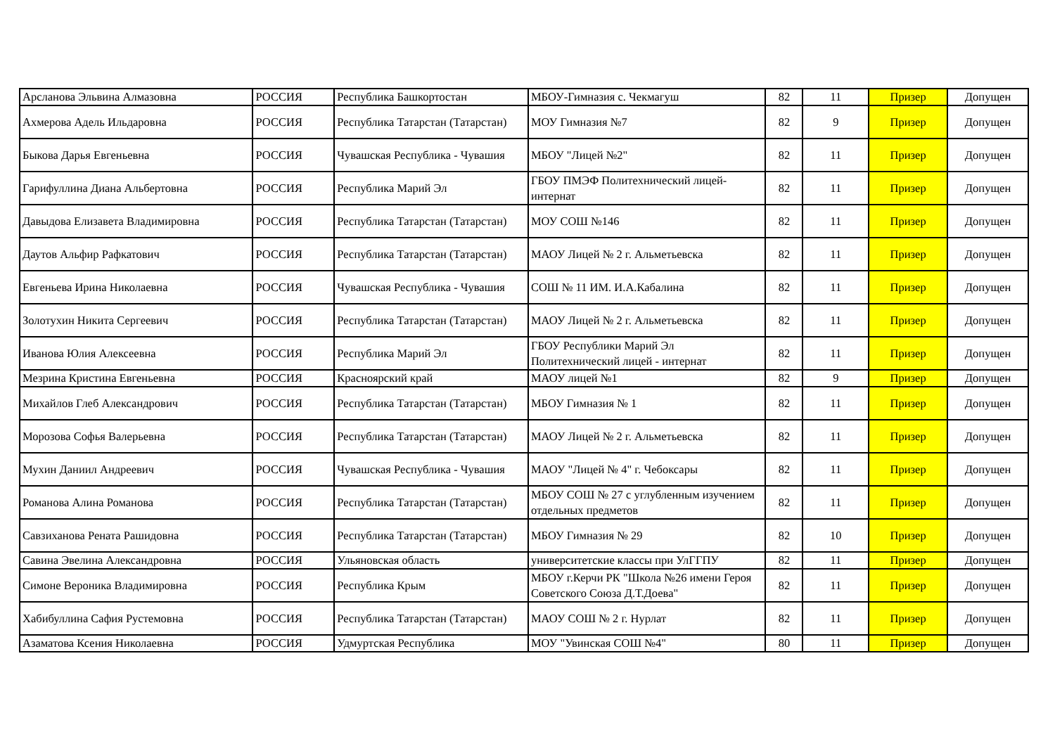| Арсланова Эльвина Алмазовна | РОССИЯ | Республика Башкортостан | МБОУ-Гимназия с. Чекмагуш | 82 | 11 | Призер | Допущен |
| Ахмерова Адель Ильдаровна | РОССИЯ | Республика Татарстан (Татарстан) | МОУ Гимназия №7 | 82 | 9 | Призер | Допущен |
| Быкова Дарья Евгеньевна | РОССИЯ | Чувашская Республика - Чувашия | МБОУ "Лицей №2" | 82 | 11 | Призер | Допущен |
| Гарифуллина Диана Альбертовна | РОССИЯ | Республика Марий Эл | ГБОУ ПМЭФ Политехнический лицей-интернат | 82 | 11 | Призер | Допущен |
| Давыдова Елизавета Владимировна | РОССИЯ | Республика Татарстан (Татарстан) | МОУ СОШ №146 | 82 | 11 | Призер | Допущен |
| Даутов Альфир Рафкатович | РОССИЯ | Республика Татарстан (Татарстан) | МАОУ Лицей № 2 г. Альметьевска | 82 | 11 | Призер | Допущен |
| Евгеньева Ирина Николаевна | РОССИЯ | Чувашская Республика - Чувашия | СОШ № 11 ИМ. И.А.Кабалина | 82 | 11 | Призер | Допущен |
| Золотухин Никита Сергеевич | РОССИЯ | Республика Татарстан (Татарстан) | МАОУ Лицей № 2 г. Альметьевска | 82 | 11 | Призер | Допущен |
| Иванова Юлия Алексеевна | РОССИЯ | Республика Марий Эл | ГБОУ Республики Марий Эл Политехнический лицей - интернат | 82 | 11 | Призер | Допущен |
| Мезрина Кристина Евгеньевна | РОССИЯ | Красноярский край | МАОУ лицей №1 | 82 | 9 | Призер | Допущен |
| Михайлов Глеб Александрович | РОССИЯ | Республика Татарстан (Татарстан) | МБОУ Гимназия № 1 | 82 | 11 | Призер | Допущен |
| Морозова Софья Валерьевна | РОССИЯ | Республика Татарстан (Татарстан) | МАОУ Лицей № 2 г. Альметьевска | 82 | 11 | Призер | Допущен |
| Мухин Даниил Андреевич | РОССИЯ | Чувашская Республика - Чувашия | МАОУ "Лицей № 4" г. Чебоксары | 82 | 11 | Призер | Допущен |
| Романова Алина Романова | РОССИЯ | Республика Татарстан (Татарстан) | МБОУ СОШ № 27 с углубленным изучением отдельных предметов | 82 | 11 | Призер | Допущен |
| Савзиханова Рената Рашидовна | РОССИЯ | Республика Татарстан (Татарстан) | МБОУ Гимназия № 29 | 82 | 10 | Призер | Допущен |
| Савина Эвелина Александровна | РОССИЯ | Ульяновская область | университетские классы при УлГГПУ | 82 | 11 | Призер | Допущен |
| Симоне Вероника Владимировна | РОССИЯ | Республика Крым | МБОУ г.Керчи РК "Школа №26 имени Героя Советского Союза Д.Т.Доева" | 82 | 11 | Призер | Допущен |
| Хабибуллина Сафия Рустемовна | РОССИЯ | Республика Татарстан (Татарстан) | МАОУ СОШ № 2 г. Нурлат | 82 | 11 | Призер | Допущен |
| Азаматова Ксения Николаевна | РОССИЯ | Удмуртская Республика | МОУ "Увинская СОШ №4" | 80 | 11 | Призер | Допущен |